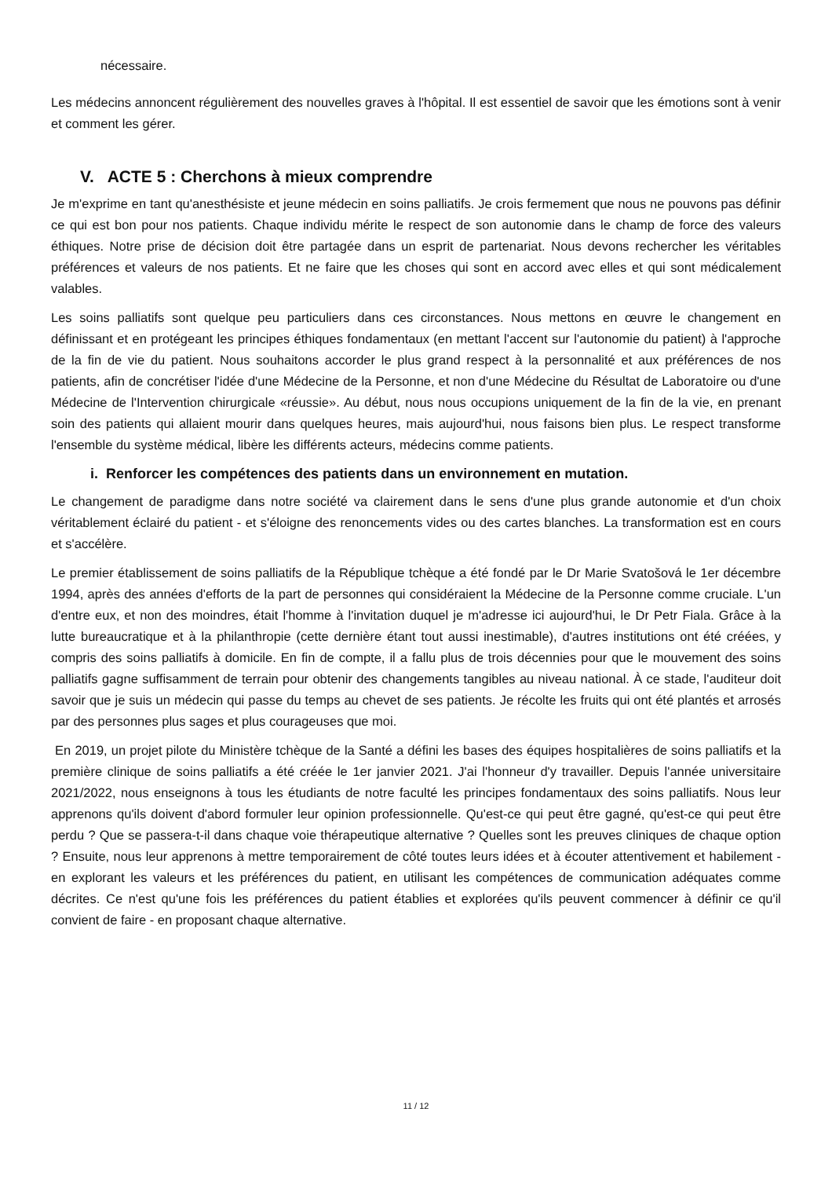nécessaire.
Les médecins annoncent régulièrement des nouvelles graves à l'hôpital. Il est essentiel de savoir que les émotions sont à venir et comment les gérer.
V. ACTE 5 : Cherchons à mieux comprendre
Je m'exprime en tant qu'anesthésiste et jeune médecin en soins palliatifs. Je crois fermement que nous ne pouvons pas définir ce qui est bon pour nos patients. Chaque individu mérite le respect de son autonomie dans le champ de force des valeurs éthiques. Notre prise de décision doit être partagée dans un esprit de partenariat. Nous devons rechercher les véritables préférences et valeurs de nos patients. Et ne faire que les choses qui sont en accord avec elles et qui sont médicalement valables.
Les soins palliatifs sont quelque peu particuliers dans ces circonstances. Nous mettons en œuvre le changement en définissant et en protégeant les principes éthiques fondamentaux (en mettant l'accent sur l'autonomie du patient) à l'approche de la fin de vie du patient. Nous souhaitons accorder le plus grand respect à la personnalité et aux préférences de nos patients, afin de concrétiser l'idée d'une Médecine de la Personne, et non d'une Médecine du Résultat de Laboratoire ou d'une Médecine de l'Intervention chirurgicale «réussie». Au début, nous nous occupions uniquement de la fin de la vie, en prenant soin des patients qui allaient mourir dans quelques heures, mais aujourd'hui, nous faisons bien plus. Le respect transforme l'ensemble du système médical, libère les différents acteurs, médecins comme patients.
i. Renforcer les compétences des patients dans un environnement en mutation.
Le changement de paradigme dans notre société va clairement dans le sens d'une plus grande autonomie et d'un choix véritablement éclairé du patient - et s'éloigne des renoncements vides ou des cartes blanches. La transformation est en cours et s'accélère.
Le premier établissement de soins palliatifs de la République tchèque a été fondé par le Dr Marie Svatošová le 1er décembre 1994, après des années d'efforts de la part de personnes qui considéraient la Médecine de la Personne comme cruciale. L'un d'entre eux, et non des moindres, était l'homme à l'invitation duquel je m'adresse ici aujourd'hui, le Dr Petr Fiala. Grâce à la lutte bureaucratique et à la philanthropie (cette dernière étant tout aussi inestimable), d'autres institutions ont été créées, y compris des soins palliatifs à domicile. En fin de compte, il a fallu plus de trois décennies pour que le mouvement des soins palliatifs gagne suffisamment de terrain pour obtenir des changements tangibles au niveau national. À ce stade, l'auditeur doit savoir que je suis un médecin qui passe du temps au chevet de ses patients. Je récolte les fruits qui ont été plantés et arrosés par des personnes plus sages et plus courageuses que moi.
En 2019, un projet pilote du Ministère tchèque de la Santé a défini les bases des équipes hospitalières de soins palliatifs et la première clinique de soins palliatifs a été créée le 1er janvier 2021. J'ai l'honneur d'y travailler. Depuis l'année universitaire 2021/2022, nous enseignons à tous les étudiants de notre faculté les principes fondamentaux des soins palliatifs. Nous leur apprenons qu'ils doivent d'abord formuler leur opinion professionnelle. Qu'est-ce qui peut être gagné, qu'est-ce qui peut être perdu ? Que se passera-t-il dans chaque voie thérapeutique alternative ? Quelles sont les preuves cliniques de chaque option ? Ensuite, nous leur apprenons à mettre temporairement de côté toutes leurs idées et à écouter attentivement et habilement - en explorant les valeurs et les préférences du patient, en utilisant les compétences de communication adéquates comme décrites. Ce n'est qu'une fois les préférences du patient établies et explorées qu'ils peuvent commencer à définir ce qu'il convient de faire - en proposant chaque alternative.
11 / 12